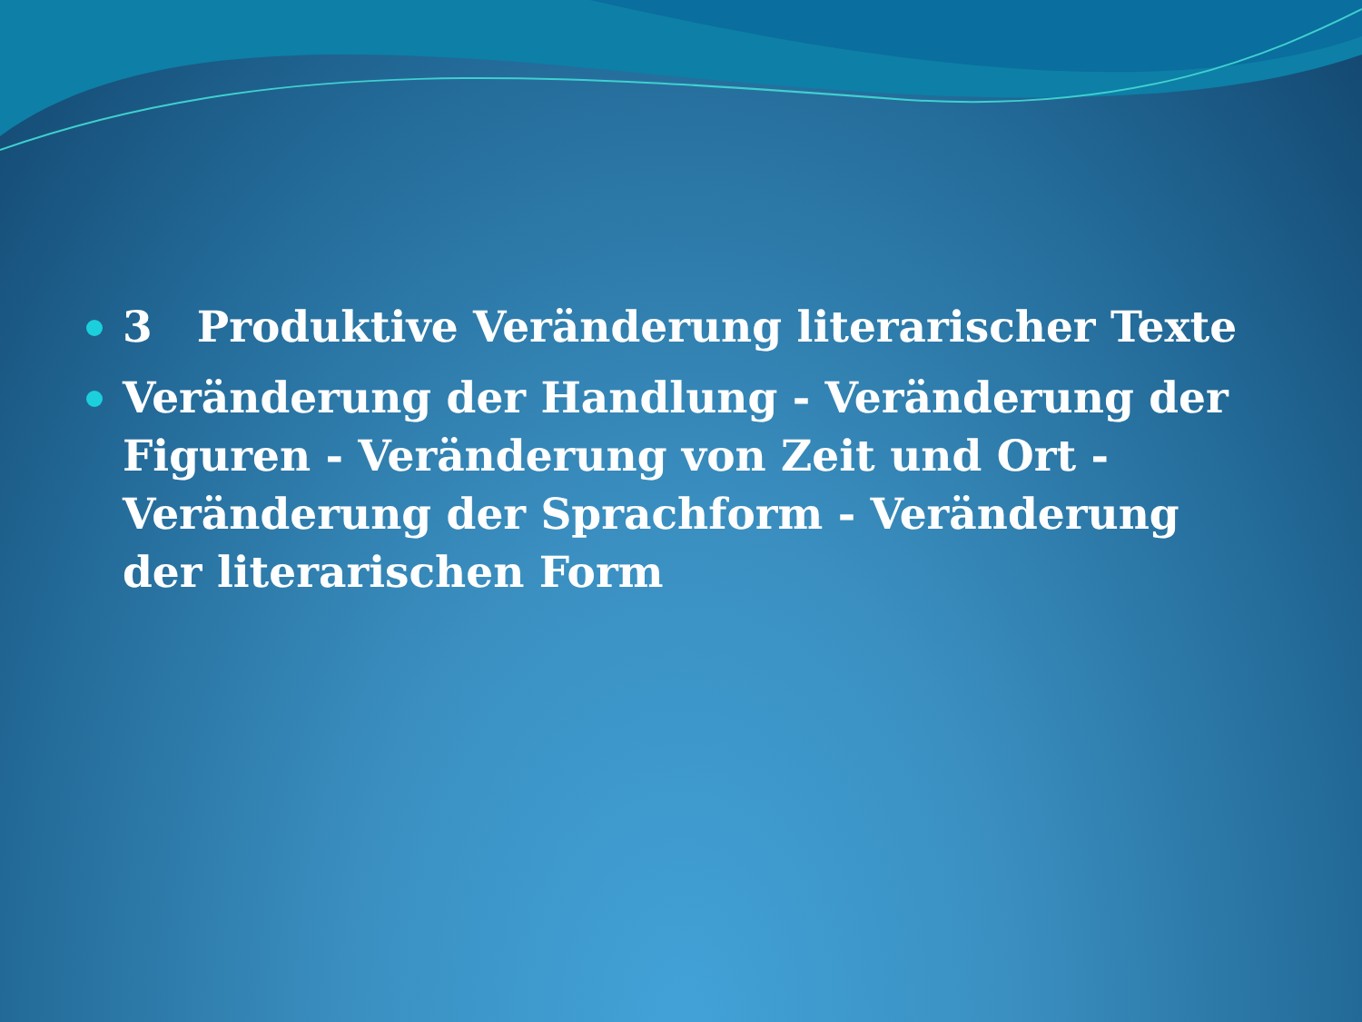3 Produktive Veränderung literarischer Texte
Veränderung der Handlung - Veränderung der Figuren - Veränderung von Zeit und Ort - Veränderung der Sprachform - Veränderung der literarischen Form